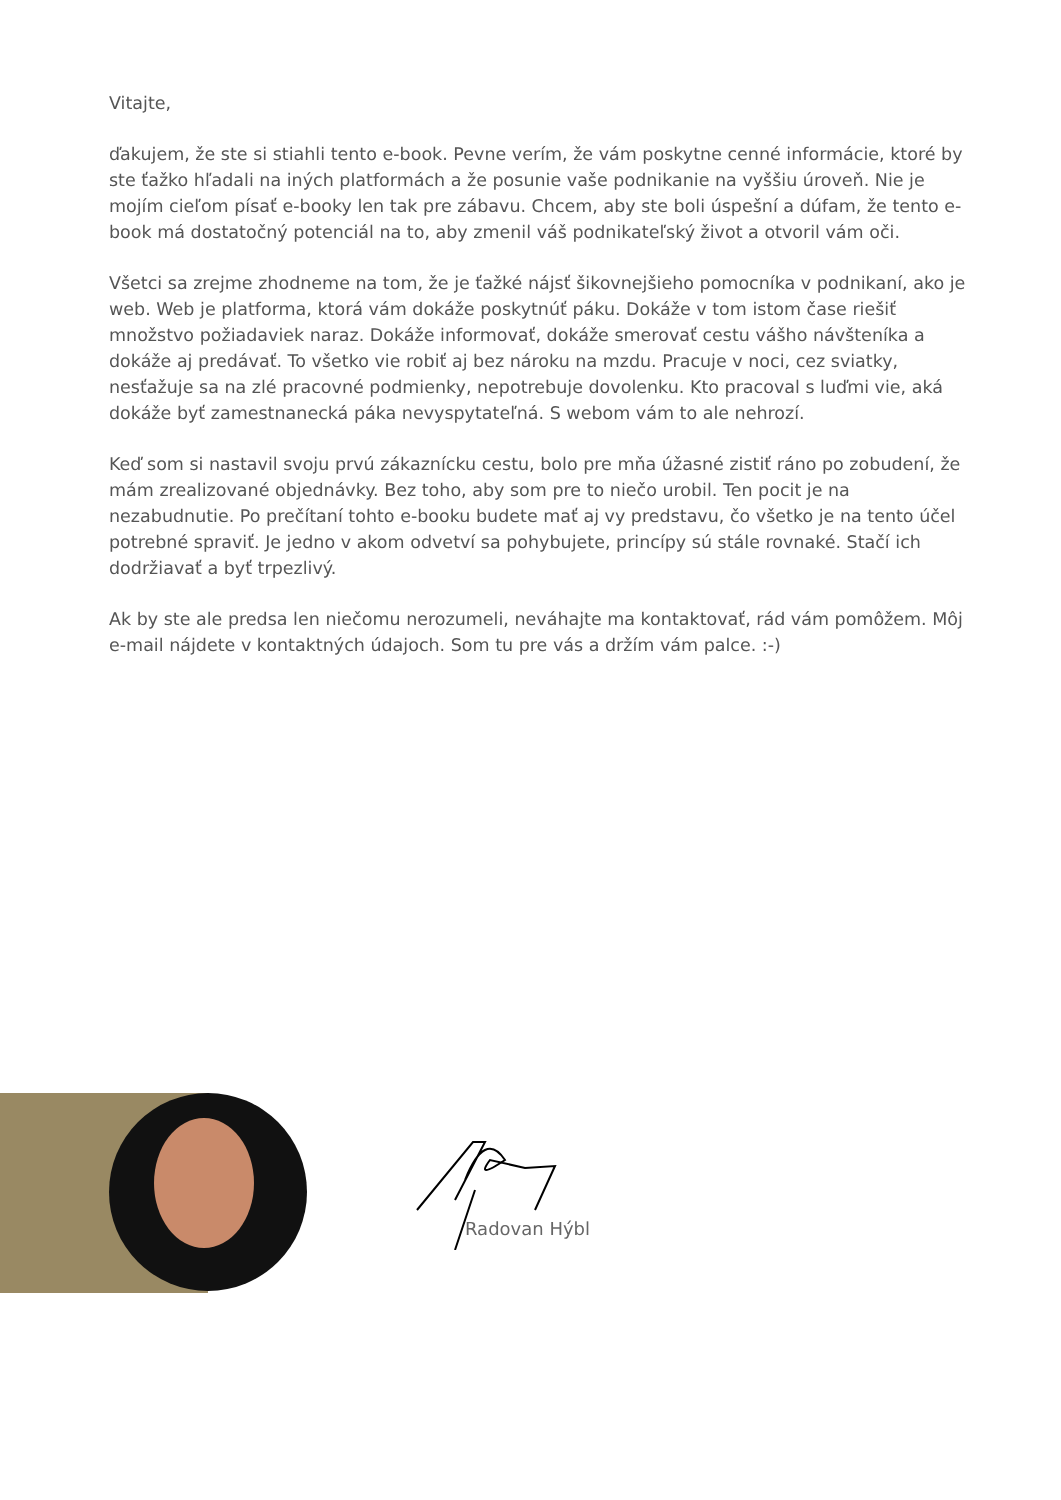Vitajte,
ďakujem, že ste si stiahli tento e-book. Pevne verím, že vám poskytne cenné informácie, ktoré by ste ťažko hľadali na iných platformách a že posunie vaše podnikanie na vyššiu úroveň. Nie je mojím cieľom písať e-booky len tak pre zábavu. Chcem, aby ste boli úspešní a dúfam, že tento e-book má dostatočný potenciál na to, aby zmenil váš podnikateľský život a otvoril vám oči.
Všetci sa zrejme zhodneme na tom, že je ťažké nájsť šikovnejšieho pomocníka v podnikaní, ako je web. Web je platforma, ktorá vám dokáže poskytnúť páku. Dokáže v tom istom čase riešiť množstvo požiadaviek naraz. Dokáže informovať, dokáže smerovať cestu vášho návšteníka a dokáže aj predávať. To všetko vie robiť aj bez nároku na mzdu. Pracuje v noci, cez sviatky, nesťažuje sa na zlé pracovné podmienky, nepotrebuje dovolenku. Kto pracoval s luďmi vie, aká dokáže byť zamestnanecká páka nevyspytateľná. S webom vám to ale nehrozí.
Keď som si nastavil svoju prvú zákaznícku cestu, bolo pre mňa úžasné zistiť ráno po zobudení, že mám zrealizované objednávky. Bez toho, aby som pre to niečo urobil. Ten pocit je na nezabudnutie. Po prečítaní tohto e-booku budete mať aj vy predstavu, čo všetko je na tento účel potrebné spraviť. Je jedno v akom odvetví sa pohybujete, princípy sú stále rovnaké. Stačí ich dodržiavať a byť trpezlivý.
Ak by ste ale predsa len niečomu nerozumeli, neváhajte ma kontaktovať, rád vám pomôžem. Môj e-mail nájdete v kontaktných údajoch. Som tu pre vás a držím vám palce. :-)
Radovan Hýbl